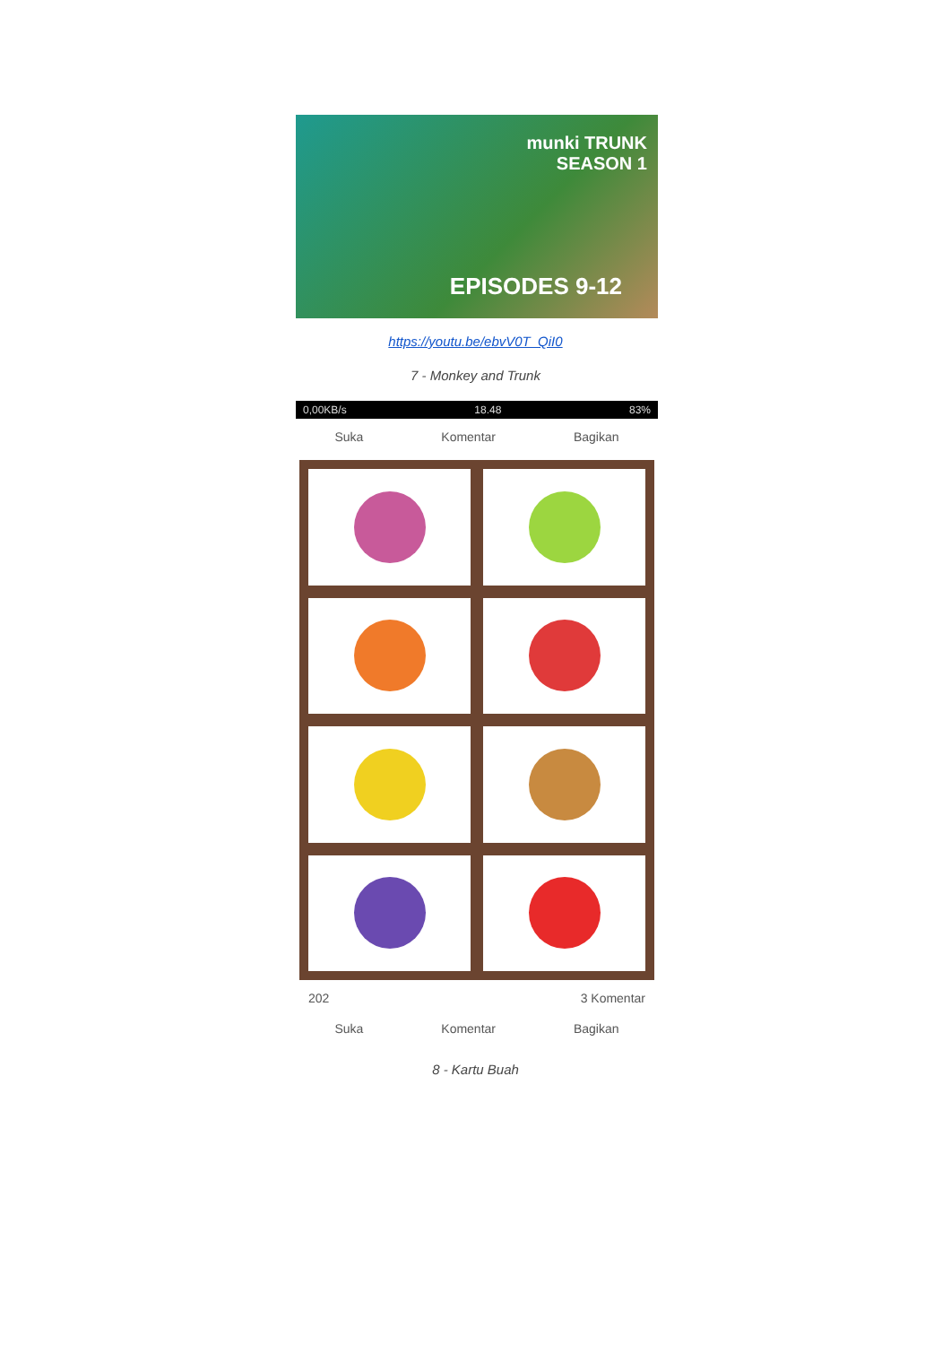munki TRUNK
SEASON 1
EPISODES 9-12
https://youtu.be/ebvV0T_QiI0
7 - Monkey and Trunk
0,00KB/s 18.48 83%
Suka Komentar Bagikan
202 3 Komentar
Suka Komentar Bagikan
8 - Kartu Buah